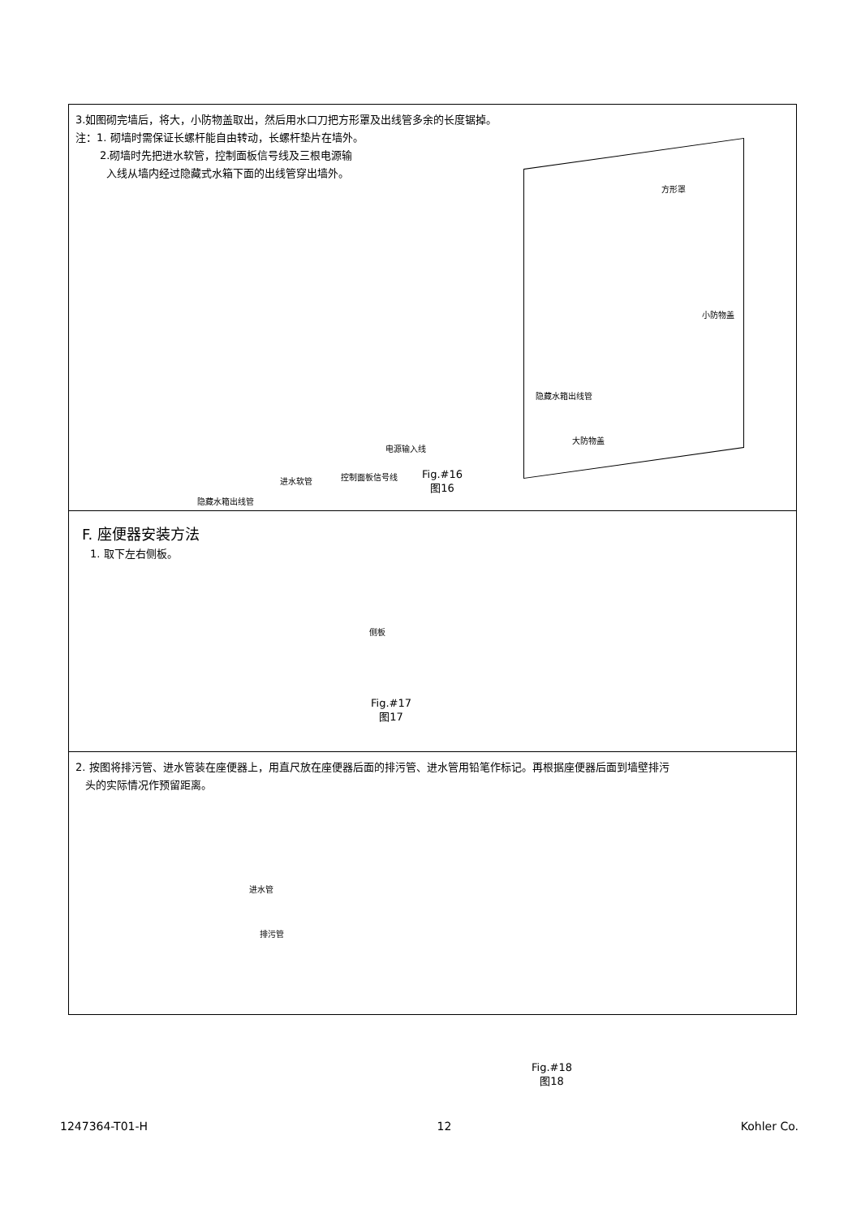3.如图砌完墙后，将大，小防物盖取出，然后用水口刀把方形罩及出线管多余的长度锯掉。
注：1. 砌墙时需保证长螺杆能自由转动，长螺杆垫片在墙外。
2.砌墙时先把进水软管，控制面板信号线及三根电源输
入线从墙内经过隐藏式水箱下面的出线管穿出墙外。
方形罩
小防物盖
隐藏水箱出线管
大防物盖
电源输入线
进水软管 控制面板信号线
Fig.#16
图16
隐藏水箱出线管
F. 座便器安装方法
1. 取下左右侧板。
侧板
Fig.#17
图17
2. 按图将排污管、进水管装在座便器上，用直尺放在座便器后面的排污管、进水管用铅笔作标记。再根据座便器后面到墙壁排污
头的实际情况作预留距离。
进水管
排污管
Fig.#18
图18
1247364-T01-H 12 Kohler Co.